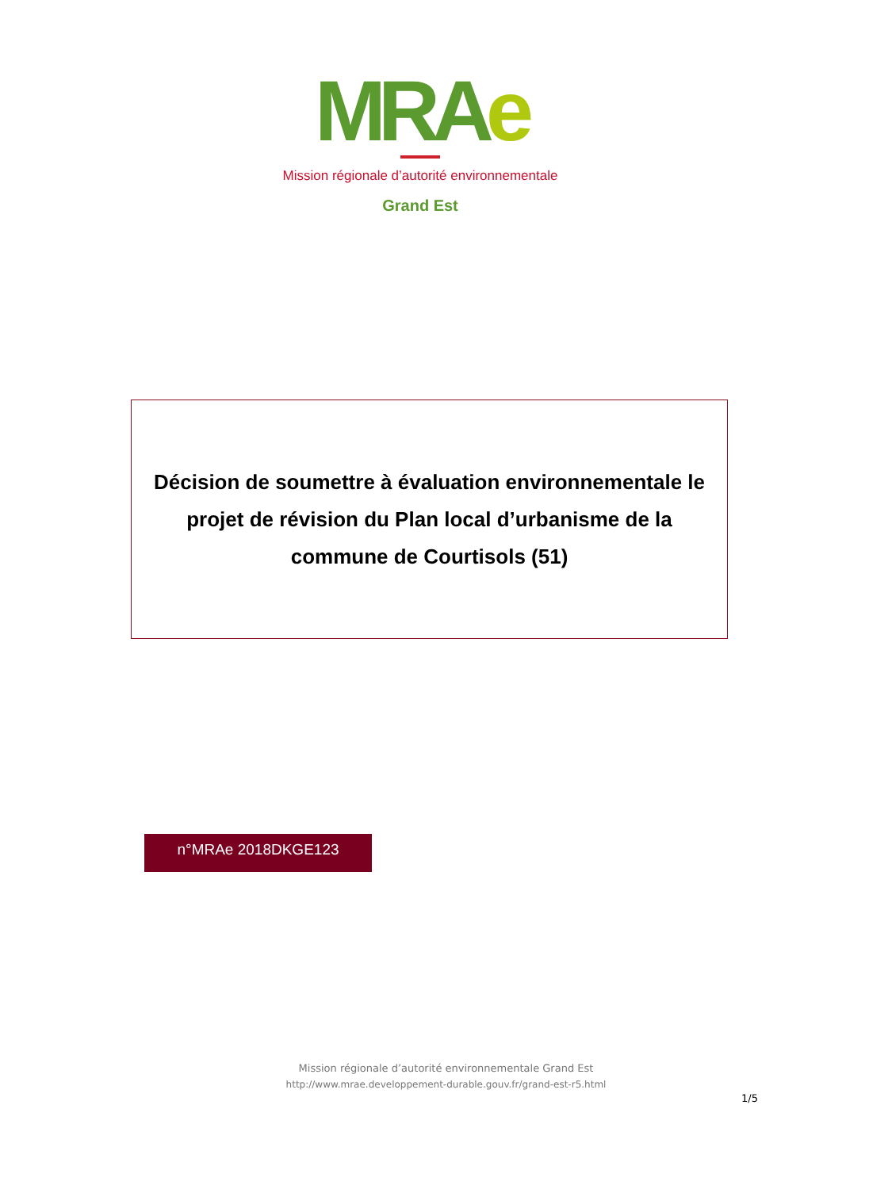MRAe
Mission régionale d’autorité environnementale
Grand Est
Décision de soumettre à évaluation environnementale le
projet de révision du Plan local d’urbanisme de la
commune de Courtisols (51)
n°MRAe 2018DKGE123
Mission régionale d’autorité environnementale Grand Est
http://www.mrae.developpement-durable.gouv.fr/grand-est-r5.html
1/5